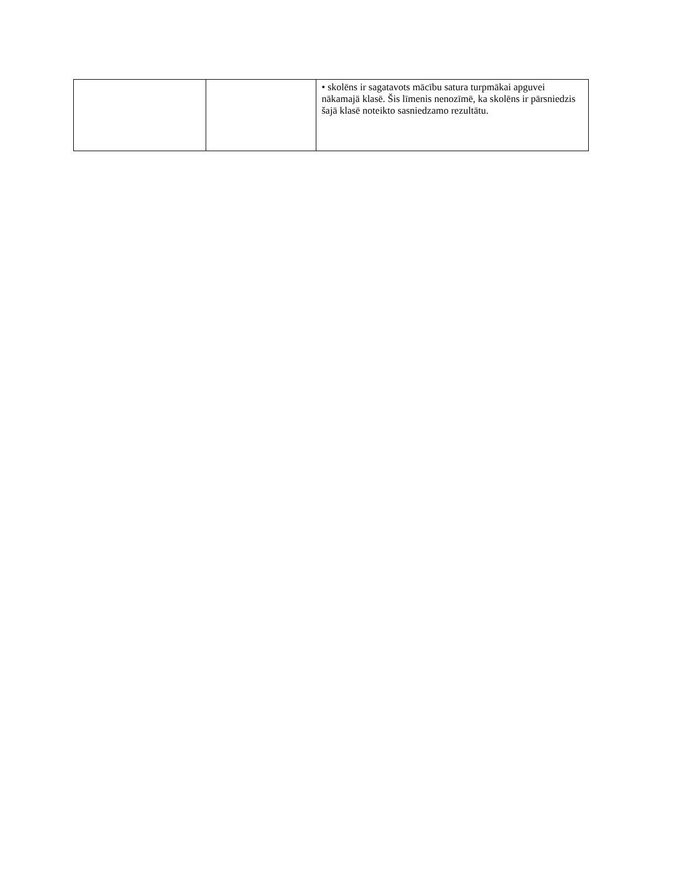| | | • skolēns ir sagatavots mācību satura turpmākai apguvei nākamajā klasē. Šis līmenis nenozīmē, ka skolēns ir pārsniedzis šajā klasē noteikto sasniedzamo rezultātu. |